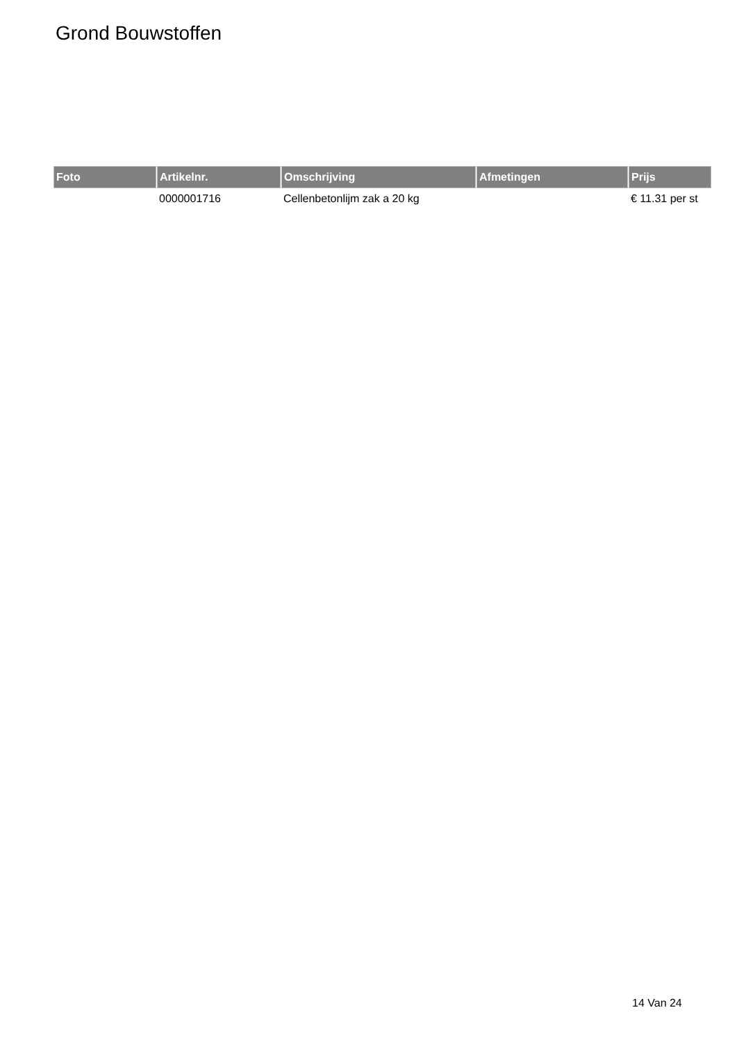Grond Bouwstoffen
| Foto | Artikelnr. | Omschrijving | Afmetingen | Prijs |
| --- | --- | --- | --- | --- |
| | 0000001716 | Cellenbetonlijm zak a 20 kg | | € 11.31 per st |
14 Van 24